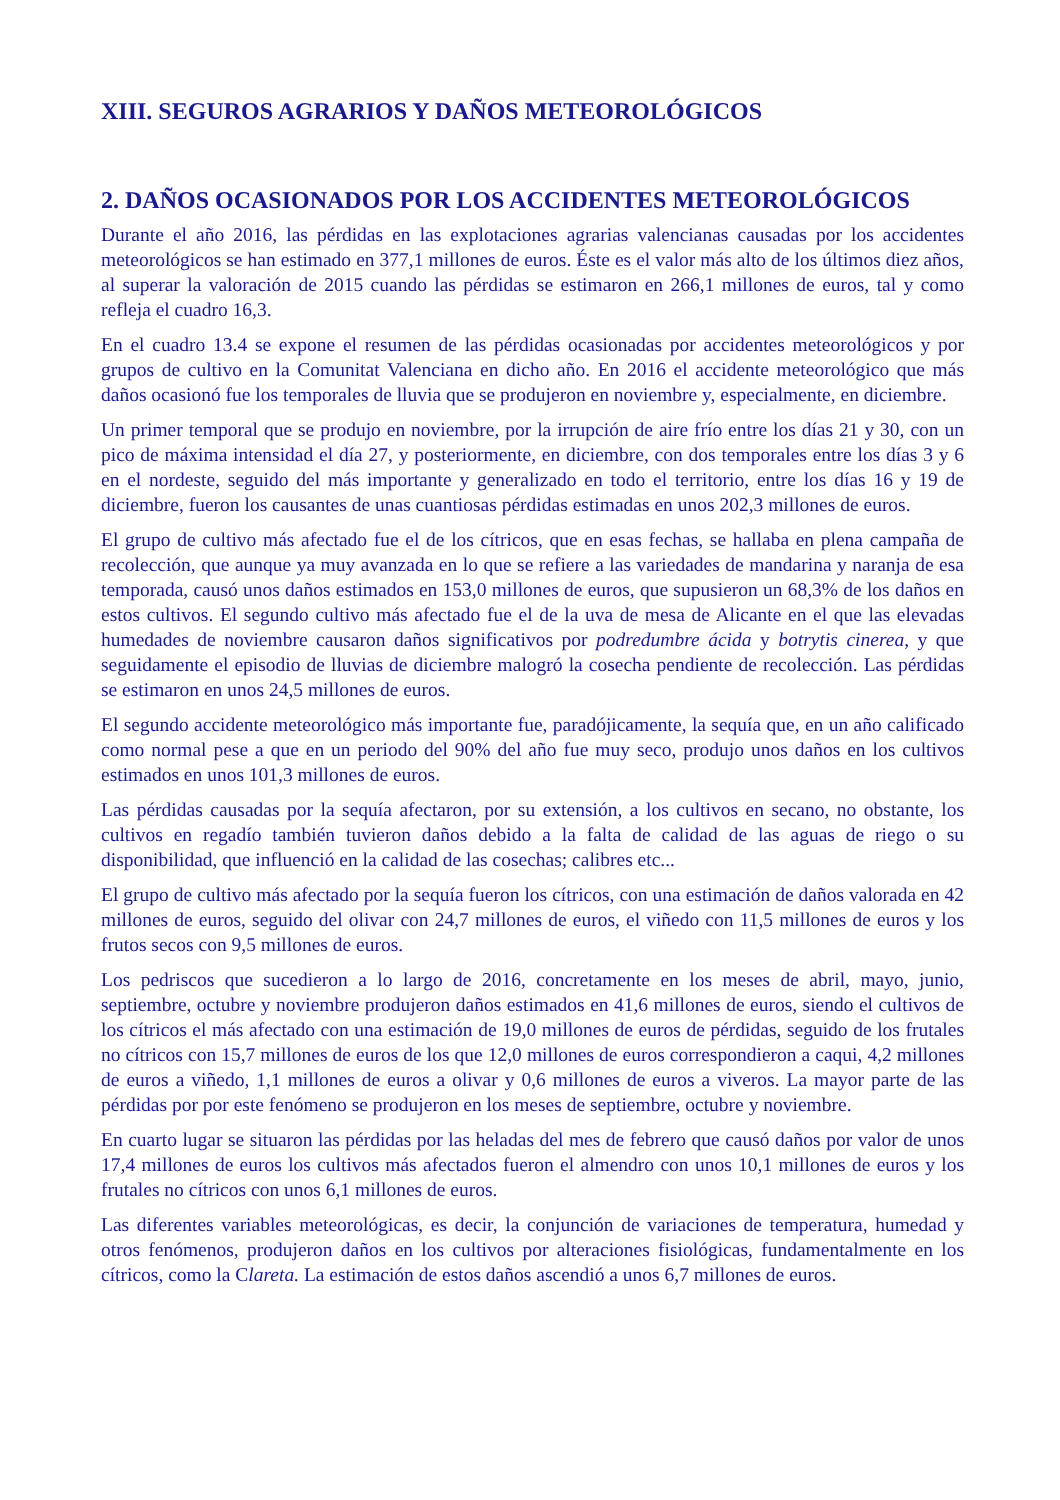XIII. SEGUROS AGRARIOS Y DAÑOS METEOROLÓGICOS
2. DAÑOS OCASIONADOS POR LOS ACCIDENTES METEOROLÓGICOS
Durante el año 2016, las pérdidas en las explotaciones agrarias valencianas causadas por los accidentes meteorológicos se han estimado en 377,1 millones de euros. Éste es el valor más alto de los últimos diez años, al superar la valoración de 2015 cuando las pérdidas se estimaron en 266,1 millones de euros, tal y como refleja el cuadro 16,3.
En el cuadro 13.4 se expone el resumen de las pérdidas ocasionadas por accidentes meteorológicos y por grupos de cultivo en la Comunitat Valenciana en dicho año. En 2016 el accidente meteorológico que más daños ocasionó fue los temporales de lluvia que se produjeron en noviembre y, especialmente, en diciembre.
Un primer temporal que se produjo en noviembre, por la irrupción de aire frío entre los días 21 y 30, con un pico de máxima intensidad el día 27, y posteriormente, en diciembre, con dos temporales entre los días 3 y 6 en el nordeste, seguido del más importante y generalizado en todo el territorio, entre los días 16 y 19 de diciembre, fueron los causantes de unas cuantiosas pérdidas estimadas en unos 202,3 millones de euros.
El grupo de cultivo más afectado fue el de los cítricos, que en esas fechas, se hallaba en plena campaña de recolección, que aunque ya muy avanzada en lo que se refiere a las variedades de mandarina y naranja de esa temporada, causó unos daños estimados en 153,0 millones de euros, que supusieron un 68,3% de los daños en estos cultivos. El segundo cultivo más afectado fue el de la uva de mesa de Alicante en el que las elevadas humedades de noviembre causaron daños significativos por podredumbre ácida y botrytis cinerea, y que seguidamente el episodio de lluvias de diciembre malogró la cosecha pendiente de recolección. Las pérdidas se estimaron en unos 24,5 millones de euros.
El segundo accidente meteorológico más importante fue, paradójicamente, la sequía que, en un año calificado como normal pese a que en un periodo del 90% del año fue muy seco, produjo unos daños en los cultivos estimados en unos 101,3 millones de euros.
Las pérdidas causadas por la sequía afectaron, por su extensión, a los cultivos en secano, no obstante, los cultivos en regadío también tuvieron daños debido a la falta de calidad de las aguas de riego o su disponibilidad, que influenció en la calidad de las cosechas; calibres etc...
El grupo de cultivo más afectado por la sequía fueron los cítricos, con una estimación de daños valorada en 42 millones de euros, seguido del olivar con 24,7 millones de euros, el viñedo con 11,5 millones de euros y los frutos secos con 9,5 millones de euros.
Los pedriscos que sucedieron a lo largo de 2016, concretamente en los meses de abril, mayo, junio, septiembre, octubre y noviembre produjeron daños estimados en 41,6 millones de euros, siendo el cultivos de los cítricos el más afectado con una estimación de 19,0 millones de euros de pérdidas, seguido de los frutales no cítricos con 15,7 millones de euros de los que 12,0 millones de euros correspondieron a caqui, 4,2 millones de euros a viñedo, 1,1 millones de euros a olivar y 0,6 millones de euros a viveros. La mayor parte de las pérdidas por por este fenómeno se produjeron en los meses de septiembre, octubre y noviembre.
En cuarto lugar se situaron las pérdidas por las heladas del mes de febrero que causó daños por valor de unos 17,4 millones de euros los cultivos más afectados fueron el almendro con unos 10,1 millones de euros y los frutales no cítricos con unos 6,1 millones de euros.
Las diferentes variables meteorológicas, es decir, la conjunción de variaciones de temperatura, humedad y otros fenómenos, produjeron daños en los cultivos por alteraciones fisiológicas, fundamentalmente en los cítricos, como la Clareta. La estimación de estos daños ascendió a unos 6,7 millones de euros.